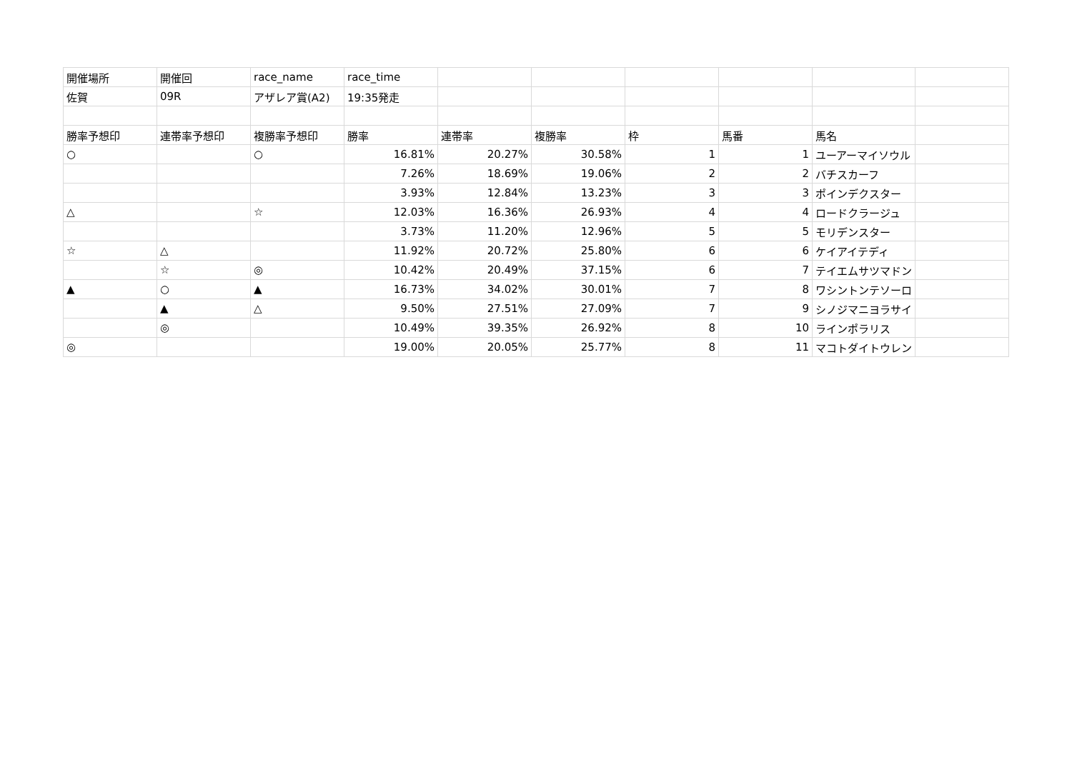| 開催場所 | 開催回 | race_name | race_time | | | | | | |
| 佐賀 | 09R | アザレア賞(A2) | 19:35発走 | | | | | | |
| 勝率予想印 | 連帯率予想印 | 複勝率予想印 | 勝率 | 連帯率 | 複勝率 | 枠 | 馬番 | 馬名 | |
| ○ | | ○ | 16.81% | 20.27% | 30.58% | 1 | 1 | ユーアーマイソウル | |
| | | | 7.26% | 18.69% | 19.06% | 2 | 2 | バチスカーフ | |
| | | | 3.93% | 12.84% | 13.23% | 3 | 3 | ポインデクスター | |
| △ | | ☆ | 12.03% | 16.36% | 26.93% | 4 | 4 | ロードクラージュ | |
| | | | 3.73% | 11.20% | 12.96% | 5 | 5 | モリデンスター | |
| ☆ | △ | | 11.92% | 20.72% | 25.80% | 6 | 6 | ケイアイテディ | |
| | ☆ | ◎ | 10.42% | 20.49% | 37.15% | 6 | 7 | テイエムサツマドン | |
| ▲ | ○ | ▲ | 16.73% | 34.02% | 30.01% | 7 | 8 | ワシントンテソーロ | |
| | ▲ | △ | 9.50% | 27.51% | 27.09% | 7 | 9 | シノジマニヨラサイ | |
| | ◎ | | 10.49% | 39.35% | 26.92% | 8 | 10 | ラインポラリス | |
| ◎ | | | 19.00% | 20.05% | 25.77% | 8 | 11 | マコトダイトウレン | |